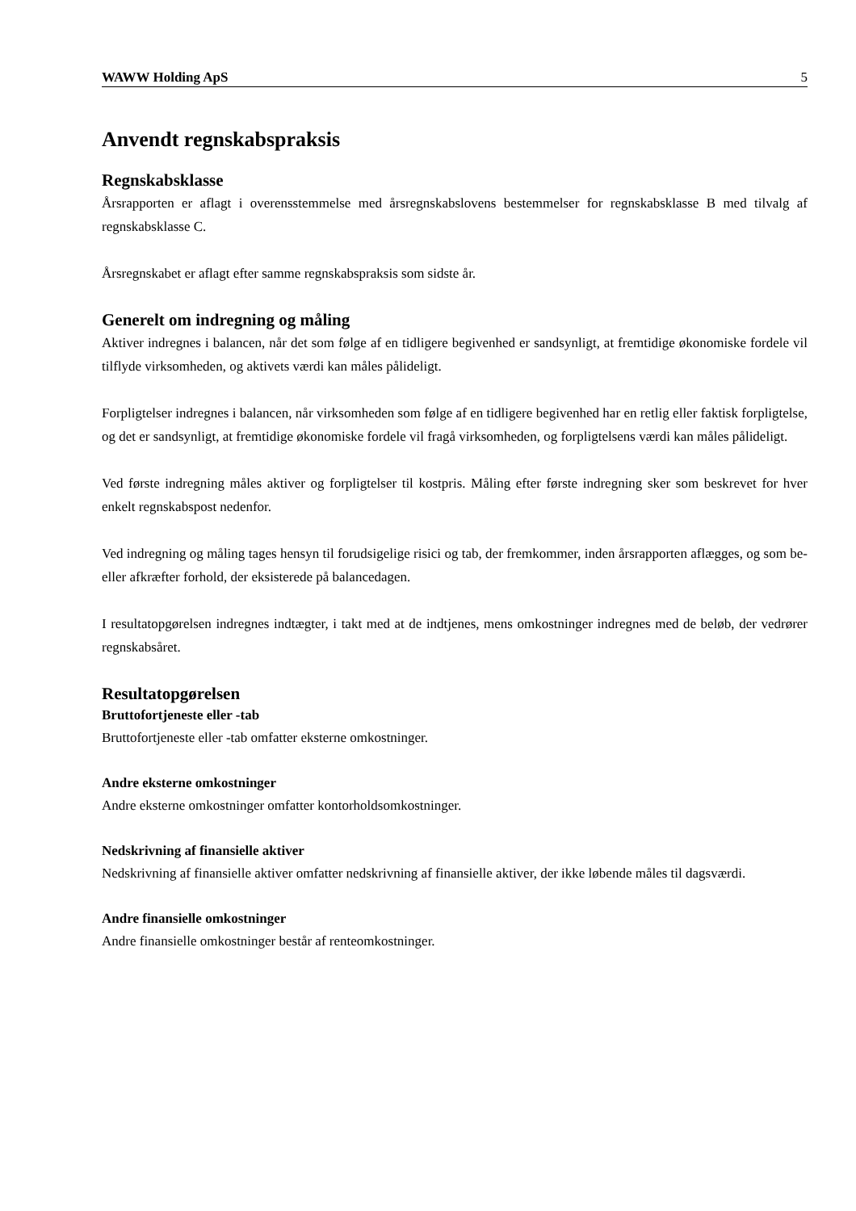WAWW Holding ApS 5
Anvendt regnskabspraksis
Regnskabsklasse
Årsrapporten er aflagt i overensstemmelse med årsregnskabslovens bestemmelser for regnskabsklasse B med tilvalg af regnskabsklasse C.
Årsregnskabet er aflagt efter samme regnskabspraksis som sidste år.
Generelt om indregning og måling
Aktiver indregnes i balancen, når det som følge af en tidligere begivenhed er sandsynligt, at fremtidige økonomiske fordele vil tilflyde virksomheden, og aktivets værdi kan måles pålideligt.
Forpligtelser indregnes i balancen, når virksomheden som følge af en tidligere begivenhed har en retlig eller faktisk forpligtelse, og det er sandsynligt, at fremtidige økonomiske fordele vil fragå virksomheden, og forpligtelsens værdi kan måles pålideligt.
Ved første indregning måles aktiver og forpligtelser til kostpris. Måling efter første indregning sker som beskrevet for hver enkelt regnskabspost nedenfor.
Ved indregning og måling tages hensyn til forudsigelige risici og tab, der fremkommer, inden årsrapporten aflægges, og som be- eller afkræfter forhold, der eksisterede på balancedagen.
I resultatopgørelsen indregnes indtægter, i takt med at de indtjenes, mens omkostninger indregnes med de beløb, der vedrører regnskabsåret.
Resultatopgørelsen
Bruttofortjeneste eller -tab
Bruttofortjeneste eller -tab omfatter eksterne omkostninger.
Andre eksterne omkostninger
Andre eksterne omkostninger omfatter kontorholdsomkostninger.
Nedskrivning af finansielle aktiver
Nedskrivning af finansielle aktiver omfatter nedskrivning af finansielle aktiver, der ikke løbende måles til dagsværdi.
Andre finansielle omkostninger
Andre finansielle omkostninger består af renteomkostninger.